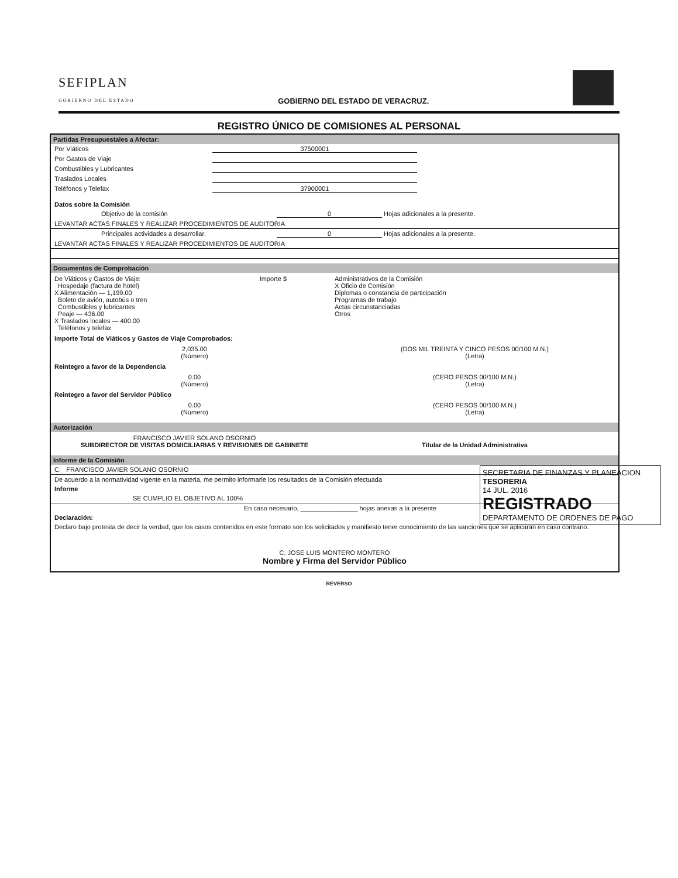SEFIPLAN
GOBIERNO DEL ESTADO
GOBIERNO DEL ESTADO DE VERACRUZ.
REGISTRO ÚNICO DE COMISIONES AL PERSONAL
Partidas Presupuestales a Afectar:
Por Viáticos 37500001
Por Gastos de Viaje
Combustibles y Lubricantes
Traslados Locales
Teléfonos y Telefax 37900001
Datos sobre la Comisión
Objetivo de la comisión 0 Hojas adicionales a la presente.
LEVANTAR ACTAS FINALES Y REALIZAR PROCEDIMIENTOS DE AUDITORIA
Principales actividades a desarrollar: 0 Hojas adicionales a la presente.
LEVANTAR ACTAS FINALES Y REALIZAR PROCEDIMIENTOS DE AUDITORIA
Documentos de Comprobación
De Viáticos y Gastos de Viaje: Importe $
Hospedaje (factura de hotel)
X Alimentación — 1,199.00
Boleto de avión, autobús o tren
Combustibles y lubricantes
Peaje — 436.00
X Traslados locales — 400.00
Teléfonos y telefax
Administrativos de la Comisión
X Oficio de Comisión
Diplomas o constancia de participación
Programas de trabajo
Actas circunstanciadas
Otros
Importe Total de Viáticos y Gastos de Viaje Comprobados:
2,035.00
(Número)
(DOS MIL TREINTA Y CINCO PESOS 00/100 M.N.)
(Letra)
Reintegro a favor de la Dependencia
0.00
(Número)
(CERO PESOS 00/100 M.N.)
(Letra)
Reintegro a favor del Servidor Público
0.00
(Número)
(CERO PESOS 00/100 M.N.)
(Letra)
Autorización
FRANCISCO JAVIER SOLANO OSORNIO
SUBDIRECTOR DE VISITAS DOMICILIARIAS Y REVISIONES DE GABINETE
Titular de la Unidad Administrativa
Informe de la Comisión
C. FRANCISCO JAVIER SOLANO OSORNIO
De acuerdo a la normatividad vigente en la materia, me permito informarle los resultados de la Comisión efectuada
Informe
SE CUMPLIO EL OBJETIVO AL 100%
En caso necesario, ________________ hojas anexas a la presente
Declaración:
Declaro bajo protesta de decir la verdad, que los casos contenidos en este formato son los solicitados y manifiesto tener conocimiento de las sanciones que se aplicarán en caso contrario.
C. JOSE LUIS MONTERO MONTERO
Nombre y Firma del Servidor Público
REVERSO
SECRETARIA DE FINANZAS Y PLANEACION
TESORERIA
14 JUL. 2016
REGISTRADO
DEPARTAMENTO DE ORDENES DE PAGO